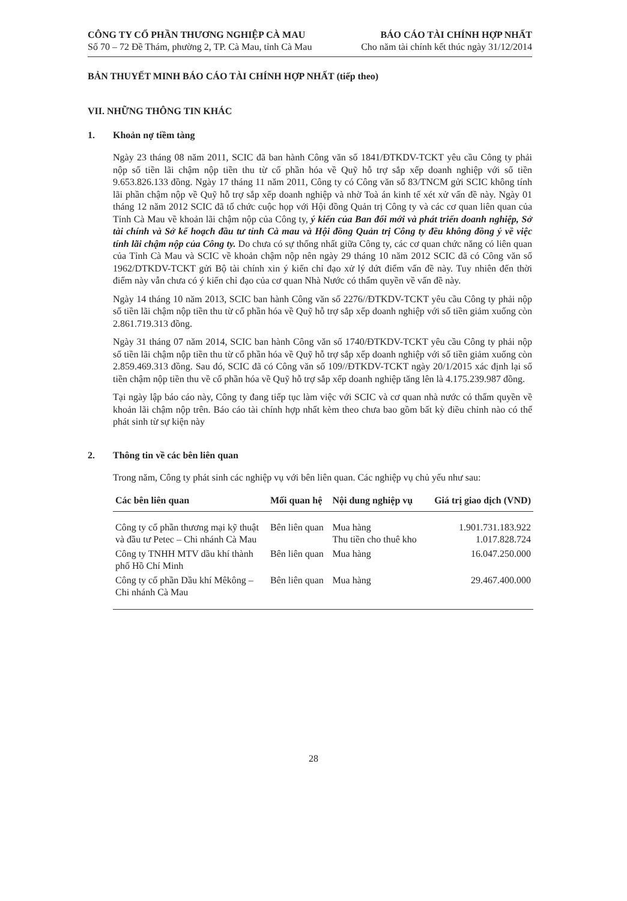CÔNG TY CỔ PHẦN THƯƠNG NGHIỆP CÀ MAU
Số 70 – 72 Đề Thám, phường 2, TP. Cà Mau, tỉnh Cà Mau
BÁO CÁO TÀI CHÍNH HỢP NHẤT
Cho năm tài chính kết thúc ngày 31/12/2014
BẢN THUYẾT MINH BÁO CÁO TÀI CHÍNH HỢP NHẤT (tiếp theo)
VII. NHỮNG THÔNG TIN KHÁC
1. Khoản nợ tiềm tàng
Ngày 23 tháng 08 năm 2011, SCIC đã ban hành Công văn số 1841/ĐTKDV-TCKT yêu cầu Công ty phải nộp số tiền lãi chậm nộp tiền thu từ cổ phần hóa về Quỹ hỗ trợ sắp xếp doanh nghiệp với số tiền 9.653.826.133 đồng. Ngày 17 tháng 11 năm 2011, Công ty có Công văn số 83/TNCM gửi SCIC không tính lãi phần chậm nộp về Quỹ hỗ trợ sắp xếp doanh nghiệp và nhờ Toà án kinh tế xét xử vấn đề này. Ngày 01 tháng 12 năm 2012 SCIC đã tổ chức cuộc họp với Hội đồng Quản trị Công ty và các cơ quan liên quan của Tỉnh Cà Mau về khoản lãi chậm nộp của Công ty, ý kiến của Ban đổi mới và phát triển doanh nghiệp, Sở tài chính và Sở kế hoạch đầu tư tỉnh Cà mau và Hội đồng Quản trị Công ty đều không đồng ý về việc tính lãi chậm nộp của Công ty. Do chưa có sự thống nhất giữa Công ty, các cơ quan chức năng có liên quan của Tỉnh Cà Mau và SCIC về khoản chậm nộp nên ngày 29 tháng 10 năm 2012 SCIC đã có Công văn số 1962/DTKDV-TCKT gửi Bộ tài chính xin ý kiến chỉ đạo xử lý dứt điểm vấn đề này. Tuy nhiên đến thời điểm này vẫn chưa có ý kiến chỉ đạo của cơ quan Nhà Nước có thẩm quyền về vấn đề này.
Ngày 14 tháng 10 năm 2013, SCIC ban hành Công văn số 2276//ĐTKDV-TCKT yêu cầu Công ty phải nộp số tiền lãi chậm nộp tiền thu từ cổ phần hóa về Quỹ hỗ trợ sắp xếp doanh nghiệp với số tiền giảm xuống còn 2.861.719.313 đồng.
Ngày 31 tháng 07 năm 2014, SCIC ban hành Công văn số 1740/ĐTKDV-TCKT yêu cầu Công ty phải nộp số tiền lãi chậm nộp tiền thu từ cổ phần hóa về Quỹ hỗ trợ sắp xếp doanh nghiệp với số tiền giảm xuống còn 2.859.469.313 đồng. Sau đó, SCIC đã có Công văn số 109//ĐTKDV-TCKT ngày 20/1/2015 xác định lại số tiền chậm nộp tiền thu về cổ phần hóa về Quỹ hỗ trợ sắp xếp doanh nghiệp tăng lên là 4.175.239.987 đồng.
Tại ngày lập báo cáo này, Công ty đang tiếp tục làm việc với SCIC và cơ quan nhà nước có thẩm quyền về khoản lãi chậm nộp trên. Báo cáo tài chính hợp nhất kèm theo chưa bao gồm bất kỳ điều chỉnh nào có thể phát sinh từ sự kiện này
2. Thông tin về các bên liên quan
Trong năm, Công ty phát sinh các nghiệp vụ với bên liên quan. Các nghiệp vụ chủ yếu như sau:
| Các bên liên quan | Mối quan hệ | Nội dung nghiệp vụ | Giá trị giao dịch (VND) |
| --- | --- | --- | --- |
| Công ty cổ phần thương mại kỹ thuật và đầu tư Petec – Chi nhánh Cà Mau | Bên liên quan | Mua hàng Thu tiền cho thuê kho | 1.901.731.183.922 1.017.828.724 |
| Công ty TNHH MTV dầu khí thành phố Hồ Chí Minh | Bên liên quan | Mua hàng | 16.047.250.000 |
| Công ty cổ phần Dầu khí Mêkông – Chi nhánh Cà Mau | Bên liên quan | Mua hàng | 29.467.400.000 |
28